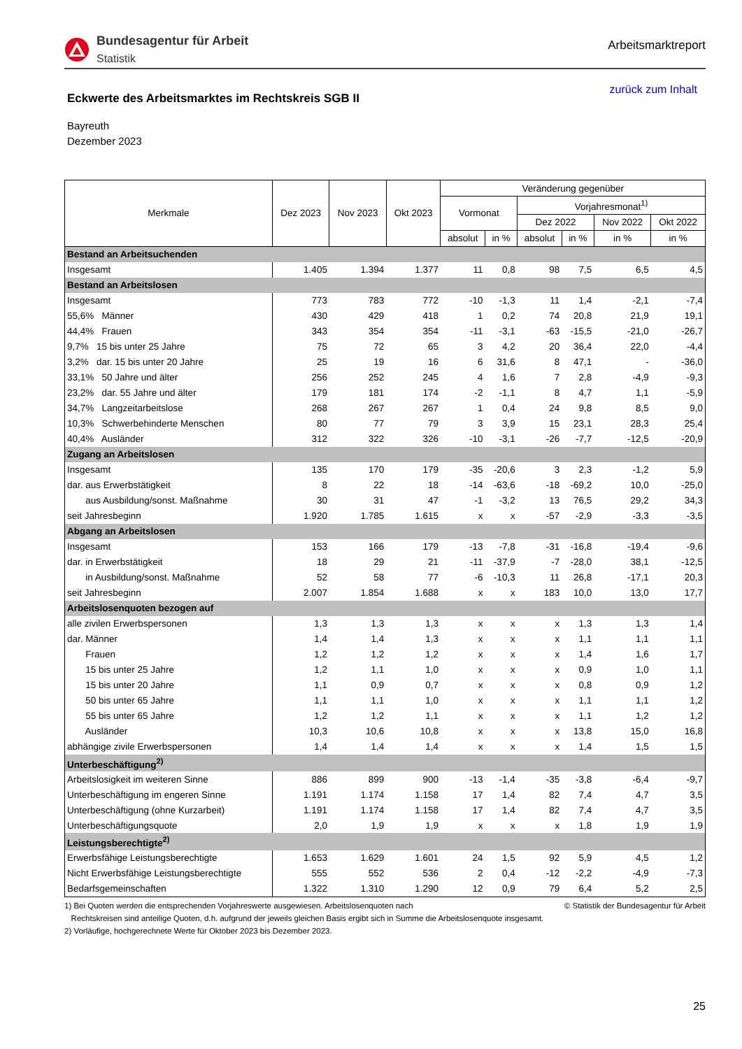Bundesagentur für Arbeit
Statistik
Arbeitsmarktreport
Eckwerte des Arbeitsmarktes im Rechtskreis SGB II
zurück zum Inhalt
Bayreuth
Dezember 2023
| Merkmale | Dez 2023 | Nov 2023 | Okt 2023 | Veränderung gegenüber | | | | | |
| --- | --- | --- | --- | --- | --- | --- | --- | --- | --- |
| | | | | Vormonat | | Vorjahresmonat<sup>1)</sup> | | | |
| | | | | | | Dez 2022 | | Nov 2022 | Okt 2022 |
| | | | | absolut | in % | absolut | in % | in % | in % |
| Bestand an Arbeitsuchenden | | | | | | | | | |
| Insgesamt | 1.405 | 1.394 | 1.377 | 11 | 0,8 | 98 | 7,5 | 6,5 | 4,5 |
| Bestand an Arbeitslosen | | | | | | | | | |
| Insgesamt | 773 | 783 | 772 | -10 | -1,3 | 11 | 1,4 | -2,1 | -7,4 |
| 55,6% Männer | 430 | 429 | 418 | 1 | 0,2 | 74 | 20,8 | 21,9 | 19,1 |
| 44,4% Frauen | 343 | 354 | 354 | -11 | -3,1 | -63 | -15,5 | -21,0 | -26,7 |
| 9,7% 15 bis unter 25 Jahre | 75 | 72 | 65 | 3 | 4,2 | 20 | 36,4 | 22,0 | -4,4 |
| 3,2% dar. 15 bis unter 20 Jahre | 25 | 19 | 16 | 6 | 31,6 | 8 | 47,1 | - | -36,0 |
| 33,1% 50 Jahre und älter | 256 | 252 | 245 | 4 | 1,6 | 7 | 2,8 | -4,9 | -9,3 |
| 23,2% dar. 55 Jahre und älter | 179 | 181 | 174 | -2 | -1,1 | 8 | 4,7 | 1,1 | -5,9 |
| 34,7% Langzeitarbeitslose | 268 | 267 | 267 | 1 | 0,4 | 24 | 9,8 | 8,5 | 9,0 |
| 10,3% Schwerbehinderte Menschen | 80 | 77 | 79 | 3 | 3,9 | 15 | 23,1 | 28,3 | 25,4 |
| 40,4% Ausländer | 312 | 322 | 326 | -10 | -3,1 | -26 | -7,7 | -12,5 | -20,9 |
| Zugang an Arbeitslosen | | | | | | | | | |
| Insgesamt | 135 | 170 | 179 | -35 | -20,6 | 3 | 2,3 | -1,2 | 5,9 |
| dar. aus Erwerbstätigkeit | 8 | 22 | 18 | -14 | -63,6 | -18 | -69,2 | 10,0 | -25,0 |
| aus Ausbildung/sonst. Maßnahme | 30 | 31 | 47 | -1 | -3,2 | 13 | 76,5 | 29,2 | 34,3 |
| seit Jahresbeginn | 1.920 | 1.785 | 1.615 | x | x | -57 | -2,9 | -3,3 | -3,5 |
| Abgang an Arbeitslosen | | | | | | | | | |
| Insgesamt | 153 | 166 | 179 | -13 | -7,8 | -31 | -16,8 | -19,4 | -9,6 |
| dar. in Erwerbstätigkeit | 18 | 29 | 21 | -11 | -37,9 | -7 | -28,0 | 38,1 | -12,5 |
| in Ausbildung/sonst. Maßnahme | 52 | 58 | 77 | -6 | -10,3 | 11 | 26,8 | -17,1 | 20,3 |
| seit Jahresbeginn | 2.007 | 1.854 | 1.688 | x | x | 183 | 10,0 | 13,0 | 17,7 |
| Arbeitslosenquoten bezogen auf | | | | | | | | | |
| alle zivilen Erwerbspersonen | 1,3 | 1,3 | 1,3 | x | x | x | 1,3 | 1,3 | 1,4 |
| dar. Männer | 1,4 | 1,4 | 1,3 | x | x | x | 1,1 | 1,1 | 1,1 |
| Frauen | 1,2 | 1,2 | 1,2 | x | x | x | 1,4 | 1,6 | 1,7 |
| 15 bis unter 25 Jahre | 1,2 | 1,1 | 1,0 | x | x | x | 0,9 | 1,0 | 1,1 |
| 15 bis unter 20 Jahre | 1,1 | 0,9 | 0,7 | x | x | x | 0,8 | 0,9 | 1,2 |
| 50 bis unter 65 Jahre | 1,1 | 1,1 | 1,0 | x | x | x | 1,1 | 1,1 | 1,2 |
| 55 bis unter 65 Jahre | 1,2 | 1,2 | 1,1 | x | x | x | 1,1 | 1,2 | 1,2 |
| Ausländer | 10,3 | 10,6 | 10,8 | x | x | x | 13,8 | 15,0 | 16,8 |
| abhängige zivile Erwerbspersonen | 1,4 | 1,4 | 1,4 | x | x | x | 1,4 | 1,5 | 1,5 |
| Unterbeschäftigung<sup>2)</sup> | | | | | | | | | |
| Arbeitslosigkeit im weiteren Sinne | 886 | 899 | 900 | -13 | -1,4 | -35 | -3,8 | -6,4 | -9,7 |
| Unterbeschäftigung im engeren Sinne | 1.191 | 1.174 | 1.158 | 17 | 1,4 | 82 | 7,4 | 4,7 | 3,5 |
| Unterbeschäftigung (ohne Kurzarbeit) | 1.191 | 1.174 | 1.158 | 17 | 1,4 | 82 | 7,4 | 4,7 | 3,5 |
| Unterbeschäftigungsquote | 2,0 | 1,9 | 1,9 | x | x | x | 1,8 | 1,9 | 1,9 |
| Leistungsberechtigte<sup>2)</sup> | | | | | | | | | |
| Erwerbsfähige Leistungsberechtigte | 1.653 | 1.629 | 1.601 | 24 | 1,5 | 92 | 5,9 | 4,5 | 1,2 |
| Nicht Erwerbsfähige Leistungsberechtigte | 555 | 552 | 536 | 2 | 0,4 | -12 | -2,2 | -4,9 | -7,3 |
| Bedarfsgemeinschaften | 1.322 | 1.310 | 1.290 | 12 | 0,9 | 79 | 6,4 | 5,2 | 2,5 |
1) Bei Quoten werden die entsprechenden Vorjahreswerte ausgewiesen. Arbeitslosenquoten nach
Rechtskreisen sind anteilige Quoten, d.h. aufgrund der jeweils gleichen Basis ergibt sich in Summe die Arbeitslosenquote insgesamt.
2) Vorläufige, hochgerechnete Werte für Oktober 2023 bis Dezember 2023.
© Statistik der Bundesagentur für Arbeit
25